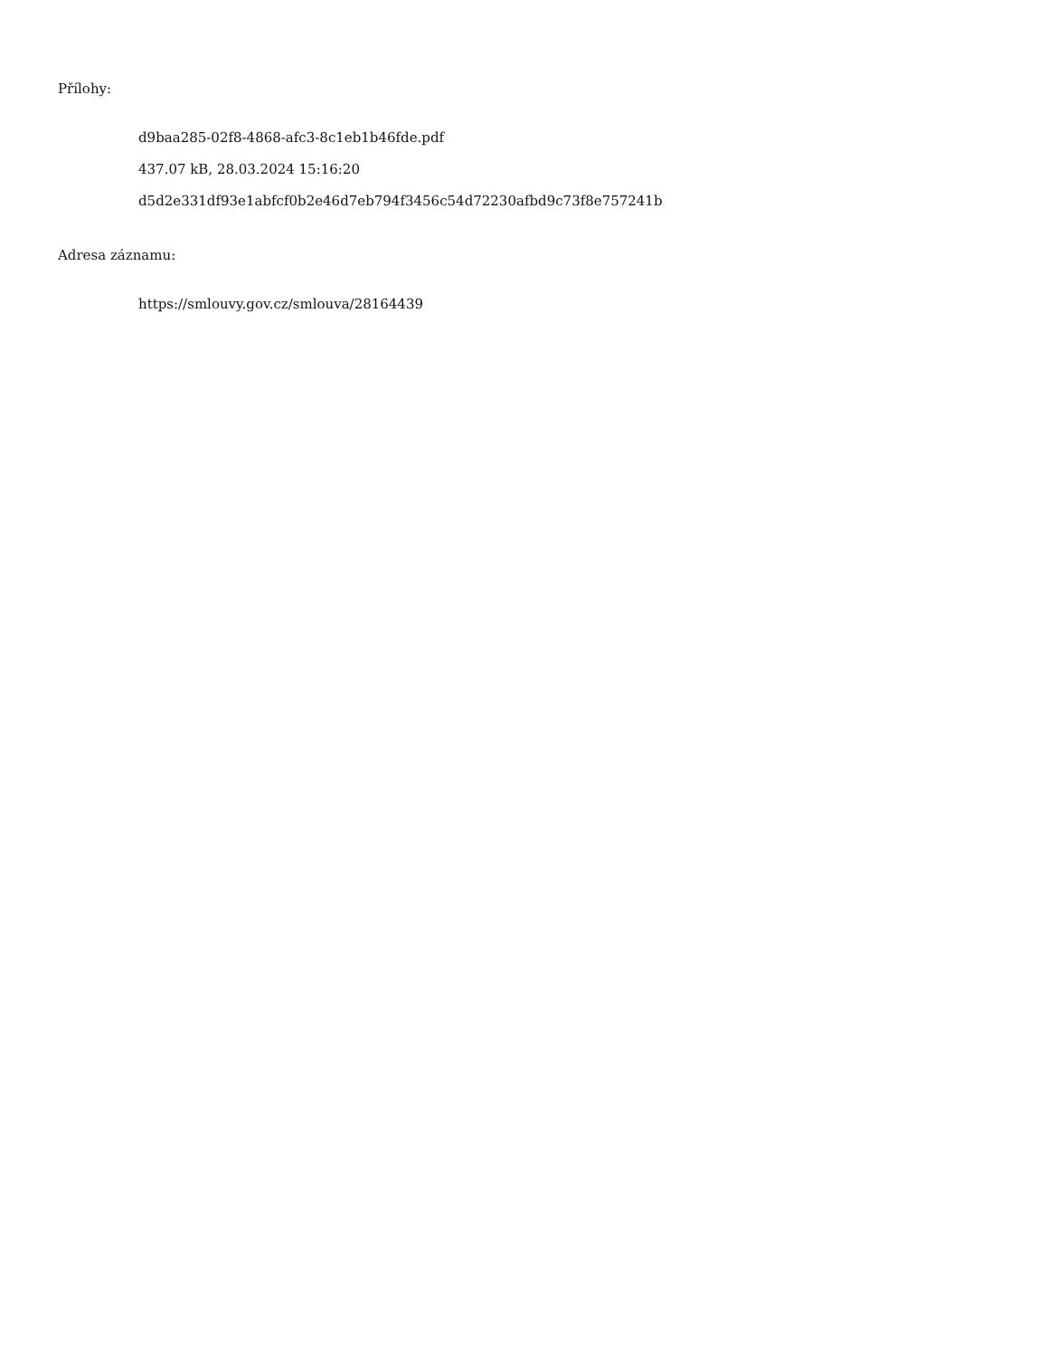Přílohy:
d9baa285-02f8-4868-afc3-8c1eb1b46fde.pdf
437.07 kB, 28.03.2024 15:16:20
d5d2e331df93e1abfcf0b2e46d7eb794f3456c54d72230afbd9c73f8e757241b
Adresa záznamu:
https://smlouvy.gov.cz/smlouva/28164439